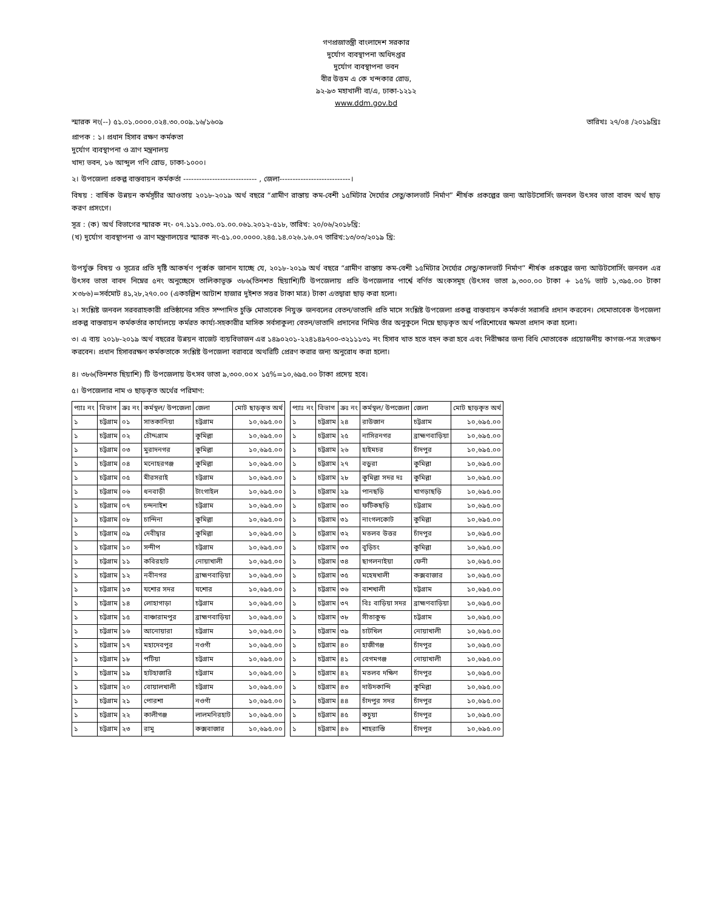গণপ্রজাতন্ত্রী বাংলাদেশ সরকার
দুর্যোগ ব্যবস্থাপনা অধিদপ্তর
দুর্যোগ ব্যবস্থাপনা ভবন
বীর উত্তম এ কে খন্দকার রোড,
৯২-৯৩ মহাখালী বা/এ, ঢাকা-১২১২
www.ddm.gov.bd
স্মারক নং(--) ৫১.০১.০০০০.০২৪.৩০.০০৯.১৬/১৬০৯ তারিখঃ ২৭/০৪ /২০১৯খ্রিঃ
প্রাপক : ১। প্রধান হিসাব রক্ষণ কর্মকতা
দুর্যোগ ব্যবস্থাপনা ও ত্রাণ মন্ত্রনালয়
খাদ্য ভবন, ১৬ আব্দুল গণি রোড, ঢাকা-১০০০।
২। উপজেলা প্রকল্প বাস্তবায়ন কর্মকর্তা ---------------------------- , জেলা---------------------------।
বিষয় : বার্ষিক উন্নয়ন কর্মসূচীর আওতায় ২০১৮-২০১৯ অর্থ বছরে “গ্রামীণ রাস্তায় কম-বেশী ১৫মিটার দৈর্ঘ্যের সেতু/কালভার্ট নির্মাণ” শীর্ষক প্রকল্পের জন্য আউটসোর্সিং জনবল উৎসব ভাতা বাবদ অর্থ ছাড় করণ প্রসংগে।
সূত্র : (ক) অর্থ বিভাগের স্মারক নং- ০৭.১১১.০৩১.০১.০০.০৬১.২০১২-৫১৮, তারিখ: ২০/০৬/২০১৮খ্রি:
(খ) দুর্যোগ ব্যবস্থাপনা ও ত্রাণ মন্ত্রণালয়ের স্মারক নং-৫১.০০.০০০০.২৪৫.১৪.০২৬.১৬.০৭ তারিখ:১৩/০৩/২০১৯ খ্রি:
উপর্যুক্ত বিষয় ও সূত্রের প্রতি দৃষ্টি আকর্ষণ পূর্ব্বক জানান যাচ্ছে যে, ২০১৮-২০১৯ অর্থ বছরে “গ্রামীণ রাস্তায় কম-বেশী ১৫মিটার দৈর্ঘ্যের সেতু/কালভার্ট নির্মাণ” শীর্ষক প্রকল্পের জন্য আউটসোর্সিং জনবল এর উৎসব ভাতা বাবদ নিম্নের ৫নং অনুচ্ছেদে তালিকাভূক্ত ৩৮৬(তিনশত ছিয়াশি)টি উপজেলায় প্রতি উপজেলার পার্শ্বে বর্ণিত অংকসমূহ (উৎসব ভাতা ৯,৩০০.০০ টাকা + ১৫% ভ্যাট ১,৩৯৫.০০ টাকা ×৩৮৬)=সর্বমোট ৪১,২৮,২৭০.০০ (একচল্লিশ আটাশ হাজার দুইশত সত্তর টাকা মাত্র) টাকা এতদ্বারা ছাড় করা হলো।
২। সংশ্লিষ্ট জনবল সরবরাহকারী প্রতিষ্ঠানের সহিত সম্পাদিত চুক্তি মোতাবেক নিযুক্ত জনবলের বেতন/ভাতাদি প্রতি মাসে সংশ্লিষ্ট উপজেলা প্রকল্প বাস্তবায়ন কর্মকর্তা সরাসরি প্রদান করবেন। সেমোতাবেক উপজেলা প্রকল্প বাস্তবায়ন কর্মকর্তার কার্যালয়ে কর্মরত কার্য্য-সহকারীর মাসিক সর্বসাকুল্য বেতন/ভাতাদি প্রদানের নিমিত্ত তাঁর অনুকুলে নিম্নে ছাড়কৃত অর্থ পরিশোধের ক্ষমতা প্রদান করা হলো।
৩। এ ব্যয় ২০১৮-২০১৯ অর্থ বছরের উন্নয়ন বাজেট ব্যয়বিভাজন এর ১৪৯০২০১-২২৪১৪৯৭০০-৩২১১১৩১ নং হিসাব খাত হতে বহন করা হবে এবং নিরীক্ষার জন্য বিধি মোতাবেক প্রয়োজনীয় কাগজ-পত্র সংরক্ষণ করবেন। প্রধান হিসাবরক্ষণ কর্মকতাকে সংশ্লিষ্ট উপজেলা বরাবরে অথরিটি প্রেরণ করার জন্য অনুরোধ করা হলো।
৪। ৩৮৬(তিনশত ছিয়াশি) টি উপজেলায় উৎসব ভাতা ৯,৩০০.০০× ১৫%=১০,৬৯৫.০০ টাকা প্রদেয় হবে।
৫। উপজেলার নাম ও ছাড়কৃত অর্থের পরিমাণ:
| প্যাঃ নং | বিভাগ | ক্রঃ নং | কর্মস্থল/ উপজেলা | জেলা | মোট ছাড়কৃত অর্থ |
| --- | --- | --- | --- | --- | --- |
| ১ | চট্টগ্রাম | ০১ | সাতকানিয়া | চট্টগ্রাম | ১০,৬৯৫.০০ |
| ১ | চট্টগ্রাম | ০২ | চৌদ্দগ্রাম | কুমিল্লা | ১০,৬৯৫.০০ |
| ১ | চট্টগ্রাম | ০৩ | মুরাদনগর | কুমিল্লা | ১০,৬৯৫.০০ |
| ১ | চট্টগ্রাম | ০৪ | মনোহরগঞ্জ | কুমিল্লা | ১০,৬৯৫.০০ |
| ১ | চট্টগ্রাম | ০৫ | মীরসরাই | চট্টগ্রাম | ১০,৬৯৫.০০ |
| ১ | চট্টগ্রাম | ০৬ | ধনবাড়ী | টাংগাইল | ১০,৬৯৫.০০ |
| ১ | চট্টগ্রাম | ০৭ | চন্দনাইশ | চট্টগ্রাম | ১০,৬৯৫.০০ |
| ১ | চট্টগ্রাম | ০৮ | চান্দিনা | কুমিল্লা | ১০,৬৯৫.০০ |
| ১ | চট্টগ্রাম | ০৯ | দেবীদ্বার | কুমিল্লা | ১০,৬৯৫.০০ |
| ১ | চট্টগ্রাম | ১০ | সন্দীপ | চট্টগ্রাম | ১০,৬৯৫.০০ |
| ১ | চট্টগ্রাম | ১১ | কবিরহাট | নোয়াখালী | ১০,৬৯৫.০০ |
| ১ | চট্টগ্রাম | ১২ | নবীনগর | ব্রাহ্মণবাড়িয়া | ১০,৬৯৫.০০ |
| ১ | চট্টগ্রাম | ১৩ | যশোর সদর | যশোর | ১০,৬৯৫.০০ |
| ১ | চট্টগ্রাম | ১৪ | লোহাগাড়া | চট্টগ্রাম | ১০,৬৯৫.০০ |
| ১ | চট্টগ্রাম | ১৫ | বাঞ্চারামপুর | ব্রাহ্মণবাড়িয়া | ১০,৬৯৫.০০ |
| ১ | চট্টগ্রাম | ১৬ | আনোয়ারা | চট্টগ্রাম | ১০,৬৯৫.০০ |
| ১ | চট্টগ্রাম | ১৭ | মহাদেবপুর | নওগাঁ | ১০,৬৯৫.০০ |
| ১ | চট্টগ্রাম | ১৮ | পটিয়া | চট্টগ্রাম | ১০,৬৯৫.০০ |
| ১ | চট্টগ্রাম | ১৯ | হাটহাজারি | চট্টগ্রাম | ১০,৬৯৫.০০ |
| ১ | চট্টগ্রাম | ২০ | বোয়ালখালী | চট্টগ্রাম | ১০,৬৯৫.০০ |
| ১ | চট্টগ্রাম | ২১ | পোরশা | নওগাঁ | ১০,৬৯৫.০০ |
| ১ | চট্টগ্রাম | ২২ | কালীগঞ্জ | লালমনিরহাট | ১০,৬৯৫.০০ |
| ১ | চট্টগ্রাম | ২৩ | রামু | কক্সবাজার | ১০,৬৯৫.০০ |
| প্যাঃ নং | বিভাগ | ক্রঃ নং | কর্মস্থল/ উপজেলা | জেলা | মোট ছাড়কৃত অর্থ |
| --- | --- | --- | --- | --- | --- |
| ১ | চট্টগ্রাম | ২৪ | রাউজান | চট্টগ্রাম | ১০,৬৯৫.০০ |
| ১ | চট্টগ্রাম | ২৫ | নাসিরনগর | ব্রাহ্মণবাড়িয়া | ১০,৬৯৫.০০ |
| ১ | চট্টগ্রাম | ২৬ | হাইমচর | চাঁদপুর | ১০,৬৯৫.০০ |
| ১ | চট্টগ্রাম | ২৭ | বড়ুরা | কুমিল্লা | ১০,৬৯৫.০০ |
| ১ | চট্টগ্রাম | ২৮ | কুমিল্লা সদর দঃ | কুমিল্লা | ১০,৬৯৫.০০ |
| ১ | চট্টগ্রাম | ২৯ | পানছড়ি | খাগড়াছড়ি | ১০,৬৯৫.০০ |
| ১ | চট্টগ্রাম | ৩০ | ফটিকছড়ি | চট্টগ্রাম | ১০,৬৯৫.০০ |
| ১ | চট্টগ্রাম | ৩১ | নাংগলকোট | কুমিল্লা | ১০,৬৯৫.০০ |
| ১ | চট্টগ্রাম | ৩২ | মতলব উত্তর | চাঁদপুর | ১০,৬৯৫.০০ |
| ১ | চট্টগ্রাম | ৩৩ | বুড়িচং | কুমিল্লা | ১০,৬৯৫.০০ |
| ১ | চট্টগ্রাম | ৩৪ | ছাগলনাইয়া | ফেনী | ১০,৬৯৫.০০ |
| ১ | চট্টগ্রাম | ৩৫ | মহেষখালী | কক্সবাজার | ১০,৬৯৫.০০ |
| ১ | চট্টগ্রাম | ৩৬ | বাশখালী | চট্টগ্রাম | ১০,৬৯৫.০০ |
| ১ | চট্টগ্রাম | ৩৭ | বিঃ বাড়িয়া সদর | ব্রাহ্মণবাড়িয়া | ১০,৬৯৫.০০ |
| ১ | চট্টগ্রাম | ৩৮ | সীতাকুন্ড | চট্টগ্রাম | ১০,৬৯৫.০০ |
| ১ | চট্টগ্রাম | ৩৯ | চাটখিল | নোয়াখালী | ১০,৬৯৫.০০ |
| ১ | চট্টগ্রাম | ৪০ | হাজীগঞ্জ | চাঁদপুর | ১০,৬৯৫.০০ |
| ১ | চট্টগ্রাম | ৪১ | বেগমগঞ্জ | নোয়াখালী | ১০,৬৯৫.০০ |
| ১ | চট্টগ্রাম | ৪২ | মতলব দক্ষিণ | চাঁদপুর | ১০,৬৯৫.০০ |
| ১ | চট্টগ্রাম | ৪৩ | দাউদকান্দি | কুমিল্লা | ১০,৬৯৫.০০ |
| ১ | চট্টগ্রাম | ৪৪ | চাঁদপুর সদর | চাঁদপুর | ১০,৬৯৫.০০ |
| ১ | চট্টগ্রাম | ৪৫ | কচুয়া | চাঁদপুর | ১০,৬৯৫.০০ |
| ১ | চট্টগ্রাম | ৪৬ | শাহরাস্তি | চাঁদপুর | ১০,৬৯৫.০০ |